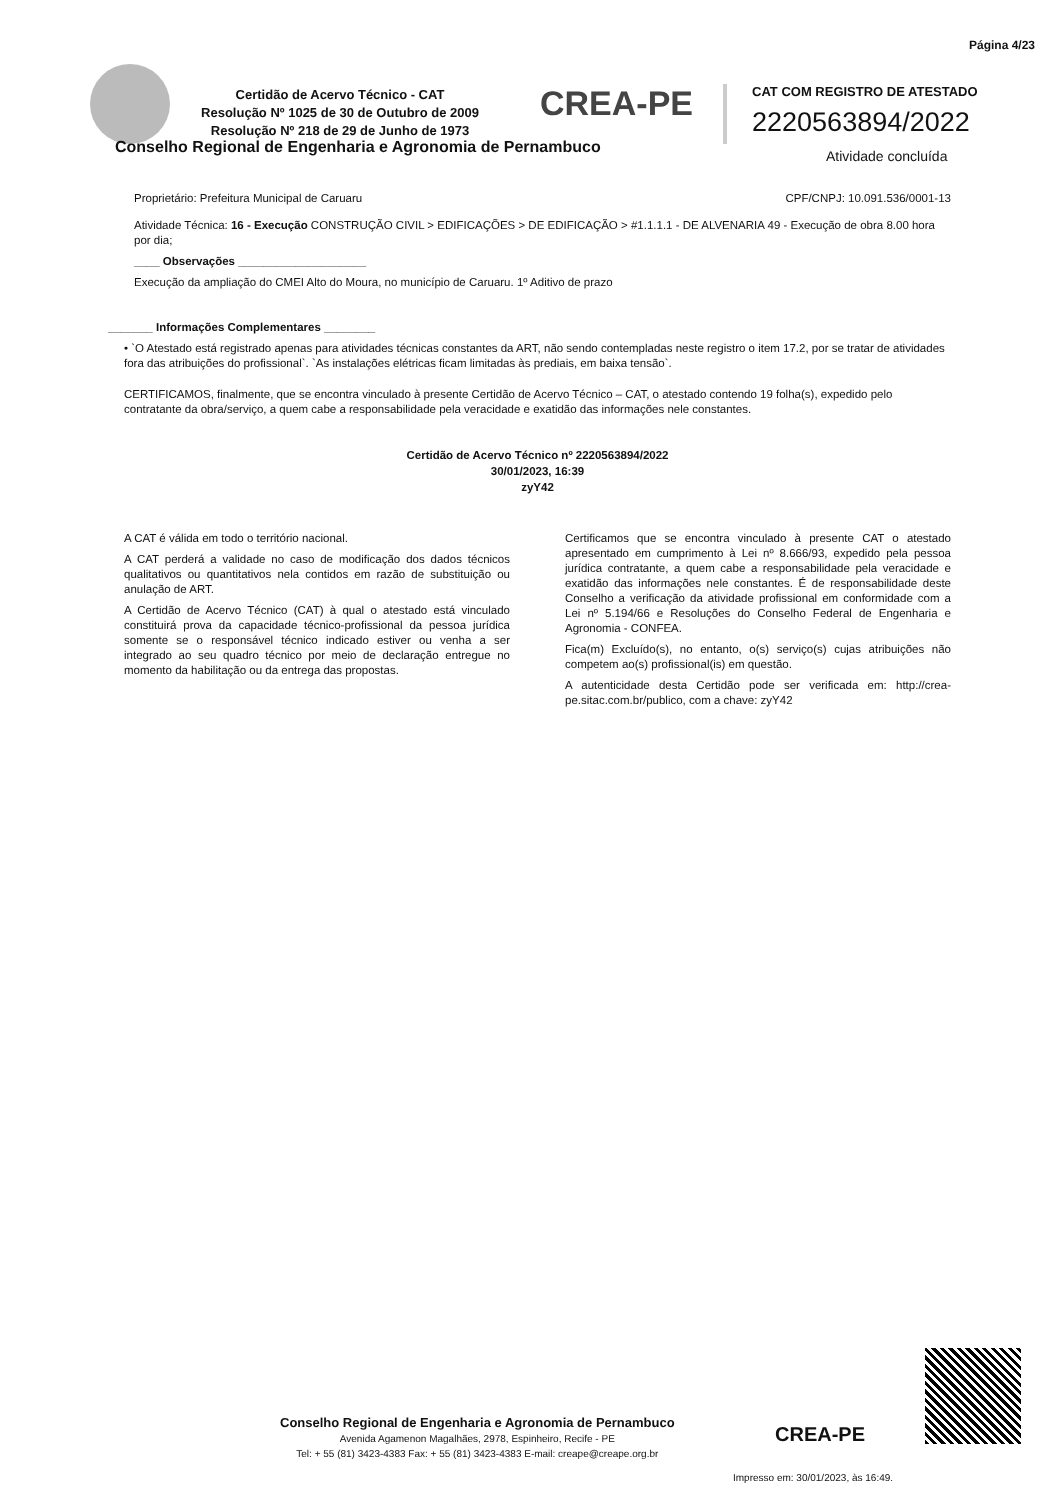Página 4/23
Certidão de Acervo Técnico - CAT
Resolução Nº 1025 de 30 de Outubro de 2009
Resolução Nº 218 de 29 de Junho de 1973
CREA-PE
CAT COM REGISTRO DE ATESTADO
2220563894/2022
Conselho Regional de Engenharia e Agronomia de Pernambuco
Atividade concluída
Proprietário: Prefeitura Municipal de Caruaru CPF/CNPJ: 10.091.536/0001-13
Atividade Técnica: 16 - Execução CONSTRUÇÃO CIVIL > EDIFICAÇÕES > DE EDIFICAÇÃO > #1.1.1.1 - DE ALVENARIA 49 - Execução de obra 8.00 hora por dia;
____ Observações ____________________
Execução da ampliação do CMEI Alto do Moura, no município de Caruaru. 1º Aditivo de prazo
_______ Informações Complementares ________
• `O Atestado está registrado apenas para atividades técnicas constantes da ART, não sendo contempladas neste registro o item 17.2, por se tratar de atividades fora das atribuições do profissional`. `As instalações elétricas ficam limitadas às prediais, em baixa tensão`.
CERTIFICAMOS, finalmente, que se encontra vinculado à presente Certidão de Acervo Técnico – CAT, o atestado contendo 19 folha(s), expedido pelo contratante da obra/serviço, a quem cabe a responsabilidade pela veracidade e exatidão das informações nele constantes.
Certidão de Acervo Técnico nº 2220563894/2022
30/01/2023, 16:39
zyY42
A CAT é válida em todo o território nacional.
A CAT perderá a validade no caso de modificação dos dados técnicos qualitativos ou quantitativos nela contidos em razão de substituição ou anulação de ART.
A Certidão de Acervo Técnico (CAT) à qual o atestado está vinculado constituirá prova da capacidade técnico-profissional da pessoa jurídica somente se o responsável técnico indicado estiver ou venha a ser integrado ao seu quadro técnico por meio de declaração entregue no momento da habilitação ou da entrega das propostas.
Certificamos que se encontra vinculado à presente CAT o atestado apresentado em cumprimento à Lei nº 8.666/93, expedido pela pessoa jurídica contratante, a quem cabe a responsabilidade pela veracidade e exatidão das informações nele constantes. É de responsabilidade deste Conselho a verificação da atividade profissional em conformidade com a Lei nº 5.194/66 e Resoluções do Conselho Federal de Engenharia e Agronomia - CONFEA.
Fica(m) Excluído(s), no entanto, o(s) serviço(s) cujas atribuições não competem ao(s) profissional(is) em questão.
A autenticidade desta Certidão pode ser verificada em: http://crea-pe.sitac.com.br/publico, com a chave: zyY42
Conselho Regional de Engenharia e Agronomia de Pernambuco
Avenida Agamenon Magalhães, 2978, Espinheiro, Recife - PE
Tel: + 55 (81) 3423-4383 Fax: + 55 (81) 3423-4383 E-mail: creape@creape.org.br
CREA-PE
Impresso em: 30/01/2023, às 16:49.